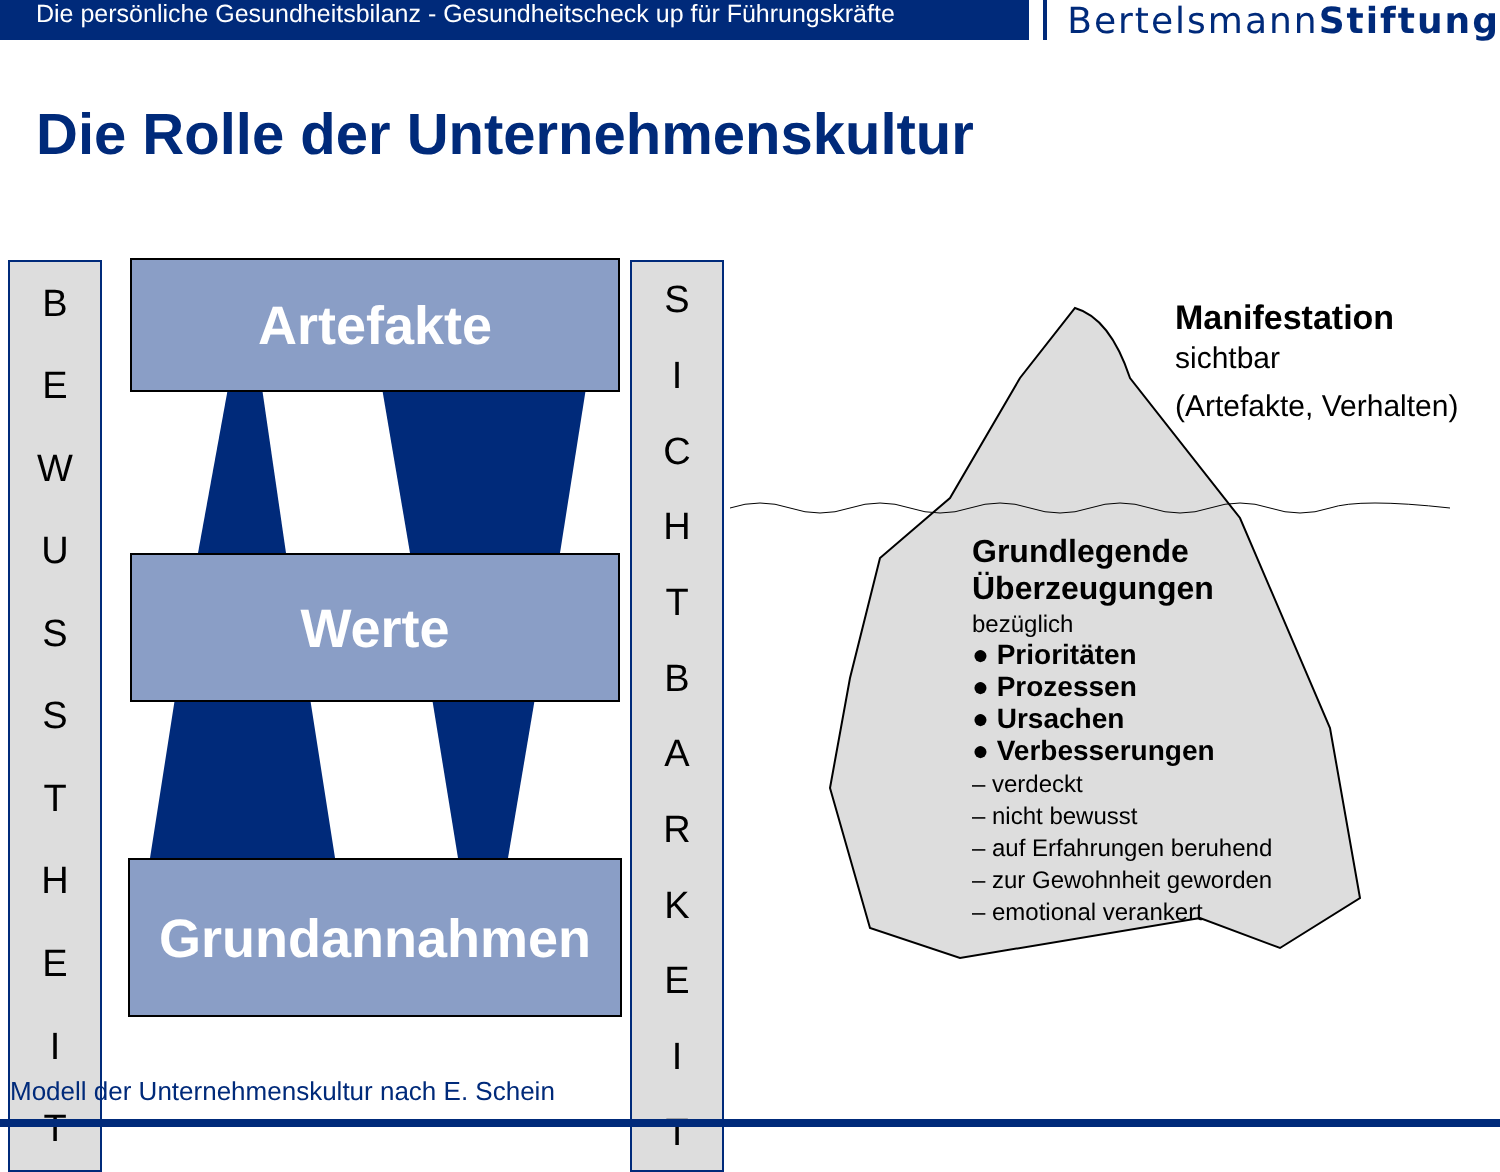Die persönliche Gesundheitsbilanz - Gesundheitscheck up für Führungskräfte
BertelsmannStiftung
Die Rolle der Unternehmenskultur
BEWUSSTHEIT
SICHTBARKEIT
Artefakte
Werte
Grundannahmen
Manifestation
sichtbar
(Artefakte, Verhalten)
Grundlegende Überzeugungen
bezüglich
● Prioritäten
● Prozessen
● Ursachen
● Verbesserungen
– verdeckt
– nicht bewusst
– auf Erfahrungen beruhend
– zur Gewohnheit geworden
– emotional verankert
Modell der Unternehmenskultur nach E. Schein